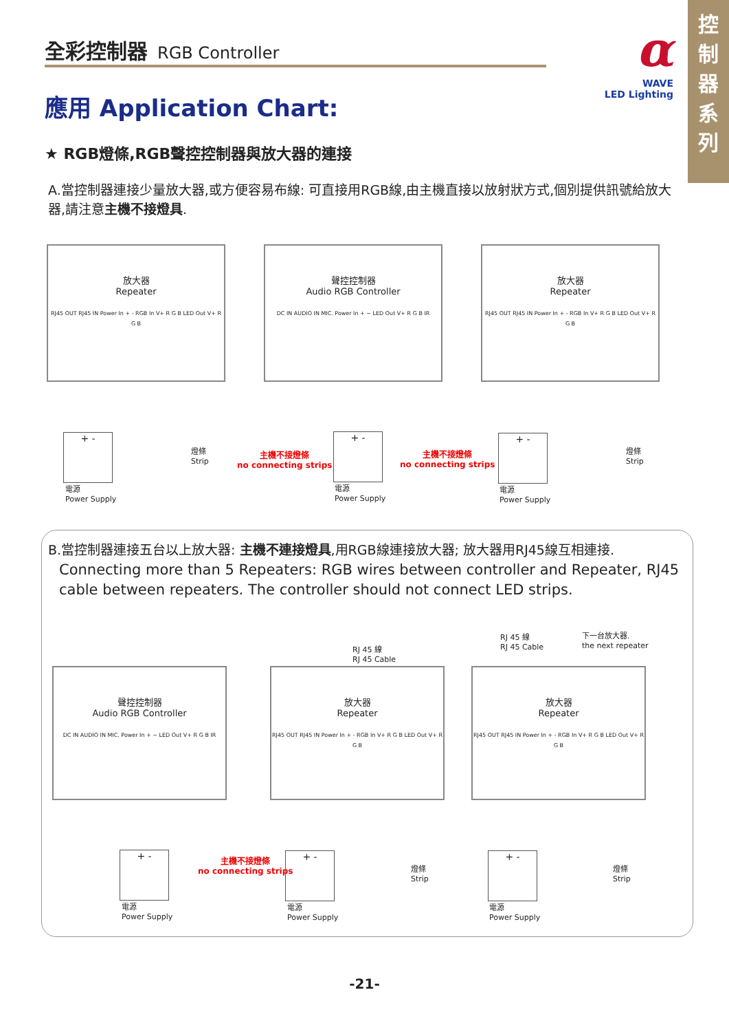控
制
器
系
列
全彩控制器 RGB Controller
α
WAVE
LED Lighting
應用 Application Chart:
★ RGB燈條,RGB聲控控制器與放大器的連接
A.當控制器連接少量放大器,或方便容易布線: 可直接用RGB線,由主機直接以放射狀方式,個別提供訊號給放大器,請注意主機不接燈具.
放大器
Repeater
RJ45 OUT RJ45 IN Power In + - RGB In V+ R G B LED Out V+ R G B
聲控控制器
Audio RGB Controller
DC IN AUDIO IN MIC. Power In + − LED Out V+ R G B IR
放大器
Repeater
RJ45 OUT RJ45 IN Power In + - RGB In V+ R G B LED Out V+ R G B
+ -
電源
Power Supply
燈條
Strip
主機不接燈條
no connecting strips
+ -
電源
Power Supply
主機不接燈條
no connecting strips
+ -
電源
Power Supply
燈條
Strip
B.當控制器連接五台以上放大器: 主機不連接燈具,用RGB線連接放大器; 放大器用RJ45線互相連接.
Connecting more than 5 Repeaters: RGB wires between controller and Repeater, RJ45 cable between repeaters. The controller should not connect LED strips.
RJ 45 線
RJ 45 Cable
RJ 45 線
RJ 45 Cable
下一台放大器.
the next repeater
聲控控制器
Audio RGB Controller
DC IN AUDIO IN MIC. Power In + − LED Out V+ R G B IR
放大器
Repeater
RJ45 OUT RJ45 IN Power In + - RGB In V+ R G B LED Out V+ R G B
放大器
Repeater
RJ45 OUT RJ45 IN Power In + - RGB In V+ R G B LED Out V+ R G B
+ -
電源
Power Supply
主機不接燈條
no connecting strips
+ -
電源
Power Supply
燈條
Strip
+ -
電源
Power Supply
燈條
Strip
-21-